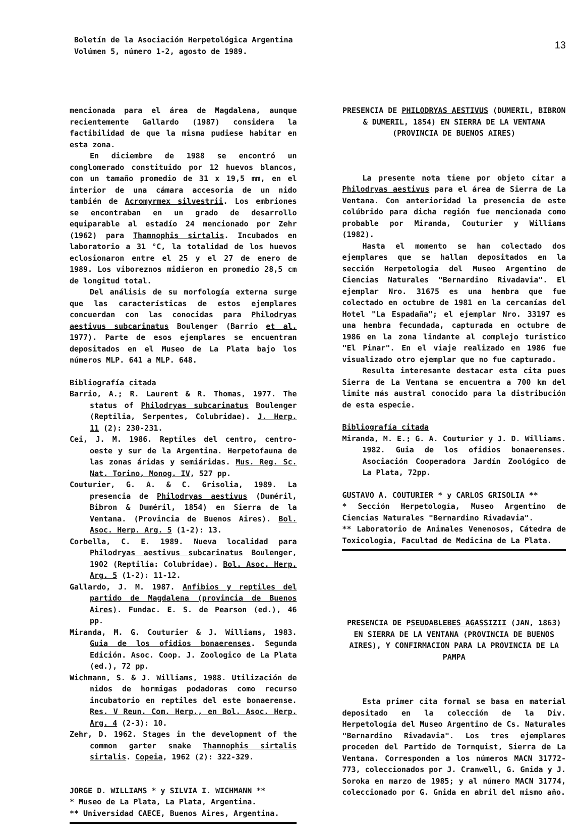Boletín de la Asociación Herpetológica Argentina
Volúmen 5, número 1-2, agosto de 1989.
13
mencionada para el área de Magdalena, aunque recientemente Gallardo (1987) considera la factibilidad de que la misma pudiese habitar en esta zona.
En diciembre de 1988 se encontró un conglomerado constituido por 12 huevos blancos, con un tamaño promedio de 31 x 19,5 mm, en el interior de una cámara accesoria de un nido también de Acromyrmex silvestrii. Los embriones se encontraban en un grado de desarrollo equiparable al estadío 24 mencionado por Zehr (1962) para Thamnophis sirtalis. Incubados en laboratorio a 31 °C, la totalidad de los huevos eclosionaron entre el 25 y el 27 de enero de 1989. Los viboreznos midieron en promedio 28,5 cm de longitud total.
Del análisis de su morfología externa surge que las características de estos ejemplares concuerdan con las conocidas para Philodryas aestivus subcarinatus Boulenger (Barrio et al. 1977). Parte de esos ejemplares se encuentran depositados en el Museo de La Plata bajo los números MLP. 641 a MLP. 648.
Bibliografía citada
Barrio, A.; R. Laurent & R. Thomas, 1977. The status of Philodryas subcarinatus Boulenger (Reptilia, Serpentes, Colubridae). J. Herp. 11 (2): 230-231.
Cei, J. M. 1986. Reptiles del centro, centro-oeste y sur de la Argentina. Herpetofauna de las zonas áridas y semiáridas. Mus. Reg. Sc. Nat. Torino, Monog. IV, 527 pp.
Couturier, G. A. & C. Grisolia, 1989. La presencia de Philodryas aestivus (Duméril, Bibron & Duméril, 1854) en Sierra de la Ventana. (Provincia de Buenos Aires). Bol. Asoc. Herp. Arg. 5 (1-2): 13.
Corbella, C. E. 1989. Nueva localidad para Philodryas aestivus subcarinatus Boulenger, 1902 (Reptilia: Colubridae). Bol. Asoc. Herp. Arg. 5 (1-2): 11-12.
Gallardo, J. M. 1987. Anfibios y reptiles del partido de Magdalena (provincia de Buenos Aires). Fundac. E. S. de Pearson (ed.), 46 pp.
Miranda, M. G. Couturier & J. Williams, 1983. Guia de los ofidios bonaerenses. Segunda Edición. Asoc. Coop. J. Zoologico de La Plata (ed.), 72 pp.
Wichmann, S. & J. Williams, 1988. Utilización de nidos de hormigas podadoras como recurso incubatorio en reptiles del este bonaerense. Res. V Reun. Com. Herp., en Bol. Asoc. Herp. Arg. 4 (2-3): 10.
Zehr, D. 1962. Stages in the development of the common garter snake Thamnophis sirtalis sirtalis. Copeia, 1962 (2): 322-329.
JORGE D. WILLIAMS * y SILVIA I. WICHMANN **
* Museo de La Plata, La Plata, Argentina.
** Universidad CAECE, Buenos Aires, Argentina.
PRESENCIA DE PHILODRYAS AESTIVUS (DUMERIL, BIBRON & DUMERIL, 1854) EN SIERRA DE LA VENTANA (PROVINCIA DE BUENOS AIRES)
La presente nota tiene por objeto citar a Philodryas aestivus para el área de Sierra de La Ventana. Con anterioridad la presencia de este colúbrido para dicha región fue mencionada como probable por Miranda, Couturier y Williams (1982).
Hasta el momento se han colectado dos ejemplares que se hallan depositados en la sección Herpetologia del Museo Argentino de Ciencias Naturales "Bernardino Rivadavia". El ejemplar Nro. 31675 es una hembra que fue colectado en octubre de 1981 en la cercanías del Hotel "La Espadaña"; el ejemplar Nro. 33197 es una hembra fecundada, capturada en octubre de 1986 en la zona lindante al complejo turistico "El Pinar". En el viaje realizado en 1986 fue visualizado otro ejemplar que no fue capturado.
Resulta interesante destacar esta cita pues Sierra de La Ventana se encuentra a 700 km del limite más austral conocido para la distribución de esta especie.
Bibliografía citada
Miranda, M. E.; G. A. Couturier y J. D. Williams. 1982. Guia de los ofidios bonaerenses. Asociación Cooperadora Jardín Zoológico de La Plata, 72pp.
GUSTAVO A. COUTURIER * y CARLOS GRISOLIA **
* Sección Herpetología, Museo Argentino de Ciencias Naturales "Bernardino Rivadavia".
** Laboratorio de Animales Venenosos, Cátedra de Toxicologia, Facultad de Medicina de La Plata.
PRESENCIA DE PSEUDABLEBES AGASSIZII (JAN, 1863) EN SIERRA DE LA VENTANA (PROVINCIA DE BUENOS AIRES), Y CONFIRMACION PARA LA PROVINCIA DE LA PAMPA
Esta primer cita formal se basa en material depositado en la colección de la Div. Herpetología del Museo Argentino de Cs. Naturales "Bernardino Rivadavia". Los tres ejemplares proceden del Partido de Tornquist, Sierra de La Ventana. Corresponden a los números MACN 31772-773, coleccionados por J. Cranwell, G. Gnida y J. Soroka en marzo de 1985; y al número MACN 31774, coleccionado por G. Gnida en abril del mismo año.